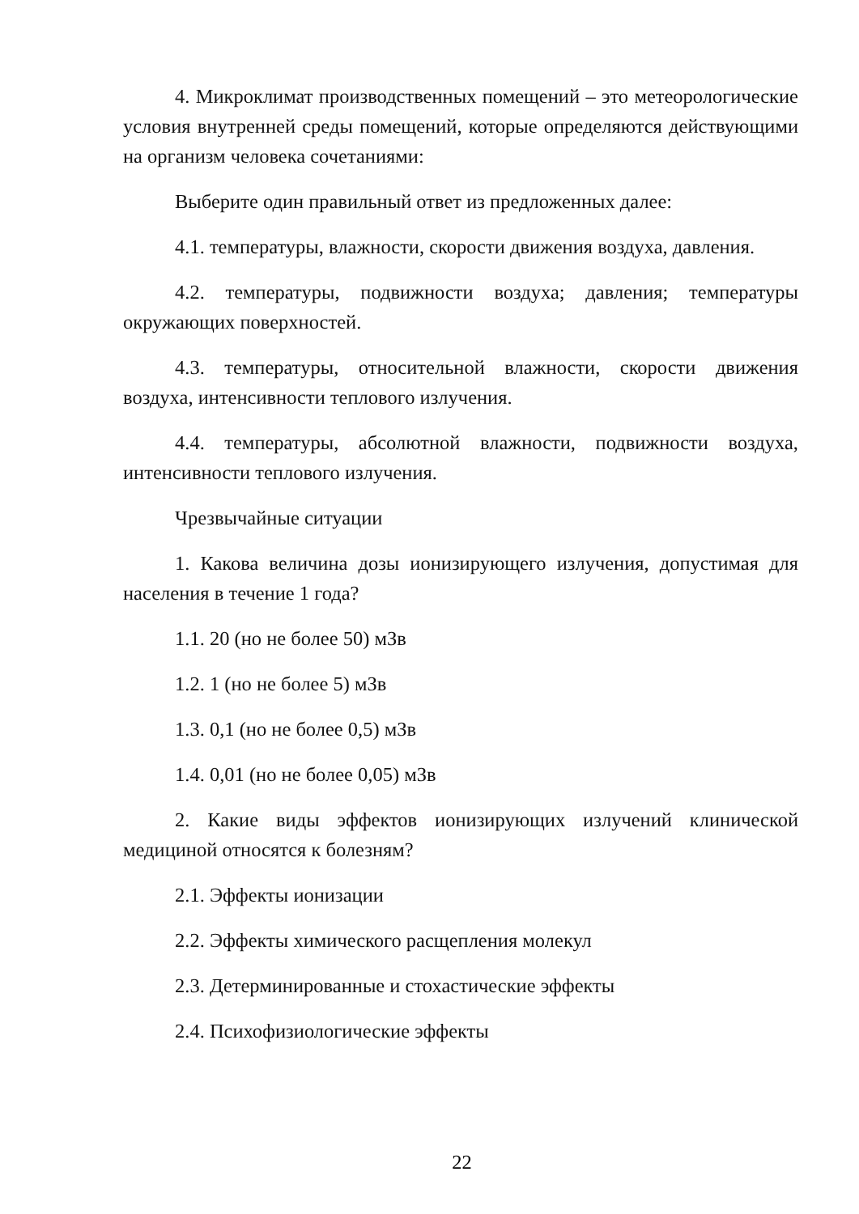4. Микроклимат производственных помещений – это метеорологические условия внутренней среды помещений, которые определяются действующими на организм человека сочетаниями:
Выберите один правильный ответ из предложенных далее:
4.1. температуры, влажности, скорости движения воздуха, давления.
4.2. температуры, подвижности воздуха; давления; температуры окружающих поверхностей.
4.3. температуры, относительной влажности, скорости движения воздуха, интенсивности теплового излучения.
4.4. температуры, абсолютной влажности, подвижности воздуха, интенсивности теплового излучения.
Чрезвычайные ситуации
1. Какова величина дозы ионизирующего излучения, допустимая для населения в течение 1 года?
1.1. 20 (но не более 50) мЗв
1.2. 1 (но не более 5) мЗв
1.3. 0,1 (но не более 0,5) мЗв
1.4. 0,01 (но не более 0,05) мЗв
2. Какие виды эффектов ионизирующих излучений клинической медициной относятся к болезням?
2.1. Эффекты ионизации
2.2. Эффекты химического расщепления молекул
2.3. Детерминированные и стохастические эффекты
2.4. Психофизиологические эффекты
22